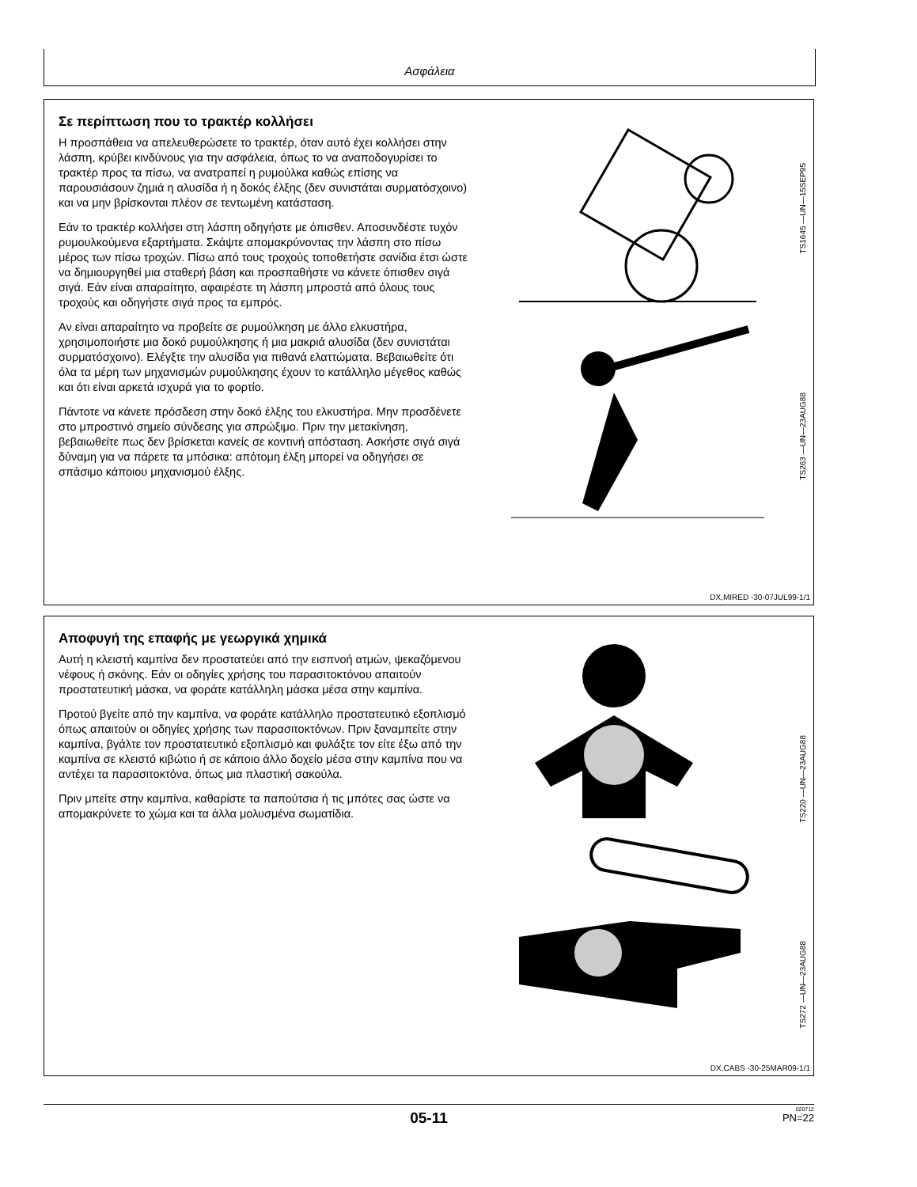Ασφάλεια
Σε περίπτωση που το τρακτέρ κολλήσει
Η προσπάθεια να απελευθερώσετε το τρακτέρ, όταν αυτό έχει κολλήσει στην λάσπη, κρύβει κινδύνους για την ασφάλεια, όπως το να αναποδογυρίσει το τρακτέρ προς τα πίσω, να ανατραπεί η ρυμούλκα καθώς επίσης να παρουσιάσουν ζημιά η αλυσίδα ή η δοκός έλξης (δεν συνιστάται συρματόσχοινο) και να μην βρίσκονται πλέον σε τεντωμένη κατάσταση.
Εάν το τρακτέρ κολλήσει στη λάσπη οδηγήστε με όπισθεν. Αποσυνδέστε τυχόν ρυμουλκούμενα εξαρτήματα. Σκάψτε απομακρύνοντας την λάσπη στο πίσω μέρος των πίσω τροχών. Πίσω από τους τροχούς τοποθετήστε σανίδια έτσι ώστε να δημιουργηθεί μια σταθερή βάση και προσπαθήστε να κάνετε όπισθεν σιγά σιγά. Εάν είναι απαραίτητο, αφαιρέστε τη λάσπη μπροστά από όλους τους τροχούς και οδηγήστε σιγά προς τα εμπρός.
Αν είναι απαραίτητο να προβείτε σε ρυμούλκηση με άλλο ελκυστήρα, χρησιμοποιήστε μια δοκό ρυμούλκησης ή μια μακριά αλυσίδα (δεν συνιστάται συρματόσχοινο). Ελέγξτε την αλυσίδα για πιθανά ελαττώματα. Βεβαιωθείτε ότι όλα τα μέρη των μηχανισμών ρυμούλκησης έχουν το κατάλληλο μέγεθος καθώς και ότι είναι αρκετά ισχυρά για το φορτίο.
Πάντοτε να κάνετε πρόσδεση στην δοκό έλξης του ελκυστήρα. Μην προσδένετε στο μπροστινό σημείο σύνδεσης για σπρώξιμο. Πριν την μετακίνηση, βεβαιωθείτε πως δεν βρίσκεται κανείς σε κοντινή απόσταση. Ασκήστε σιγά σιγά δύναμη για να πάρετε τα μπόσικα: απότομη έλξη μπορεί να οδηγήσει σε σπάσιμο κάποιου μηχανισμού έλξης.
TS1645 —UN—15SEP95
TS263 —UN—23AUG88
DX,MIRED -30-07JUL99-1/1
Αποφυγή της επαφής με γεωργικά χημικά
Αυτή η κλειστή καμπίνα δεν προστατεύει από την εισπνοή ατμών, ψεκαζόμενου νέφους ή σκόνης. Εάν οι οδηγίες χρήσης του παρασιτοκτόνου απαιτούν προστατευτική μάσκα, να φοράτε κατάλληλη μάσκα μέσα στην καμπίνα.
Προτού βγείτε από την καμπίνα, να φοράτε κατάλληλο προστατευτικό εξοπλισμό όπως απαιτούν οι οδηγίες χρήσης των παρασιτοκτόνων. Πριν ξαναμπείτε στην καμπίνα, βγάλτε τον προστατευτικό εξοπλισμό και φυλάξτε τον είτε έξω από την καμπίνα σε κλειστό κιβώτιο ή σε κάποιο άλλο δοχείο μέσα στην καμπίνα που να αντέχει τα παρασιτοκτόνα, όπως μια πλαστική σακούλα.
Πριν μπείτε στην καμπίνα, καθαρίστε τα παπούτσια ή τις μπότες σας ώστε να απομακρύνετε το χώμα και τα άλλα μολυσμένα σωματίδια.
TS220 —UN—23AUG88
TS272 —UN—23AUG88
DX,CABS -30-25MAR09-1/1
05-11
020712
PN=22